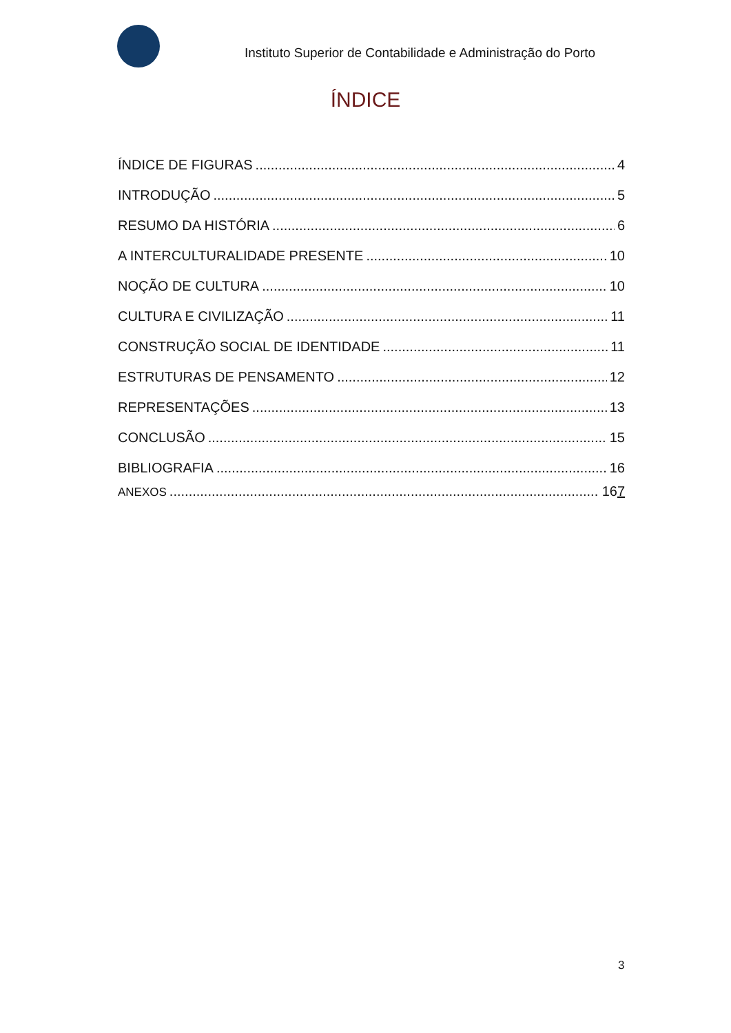Instituto Superior de Contabilidade e Administração do Porto
ÍNDICE
ÍNDICE DE FIGURAS 4
INTRODUÇÃO 5
RESUMO DA HISTÓRIA 6
A INTERCULTURALIDADE PRESENTE 10
NOÇÃO DE CULTURA 10
CULTURA E CIVILIZAÇÃO 11
CONSTRUÇÃO SOCIAL DE IDENTIDADE 11
ESTRUTURAS DE PENSAMENTO 12
REPRESENTAÇÕES 13
CONCLUSÃO 15
BIBLIOGRAFIA 16
ANEXOS 167
3